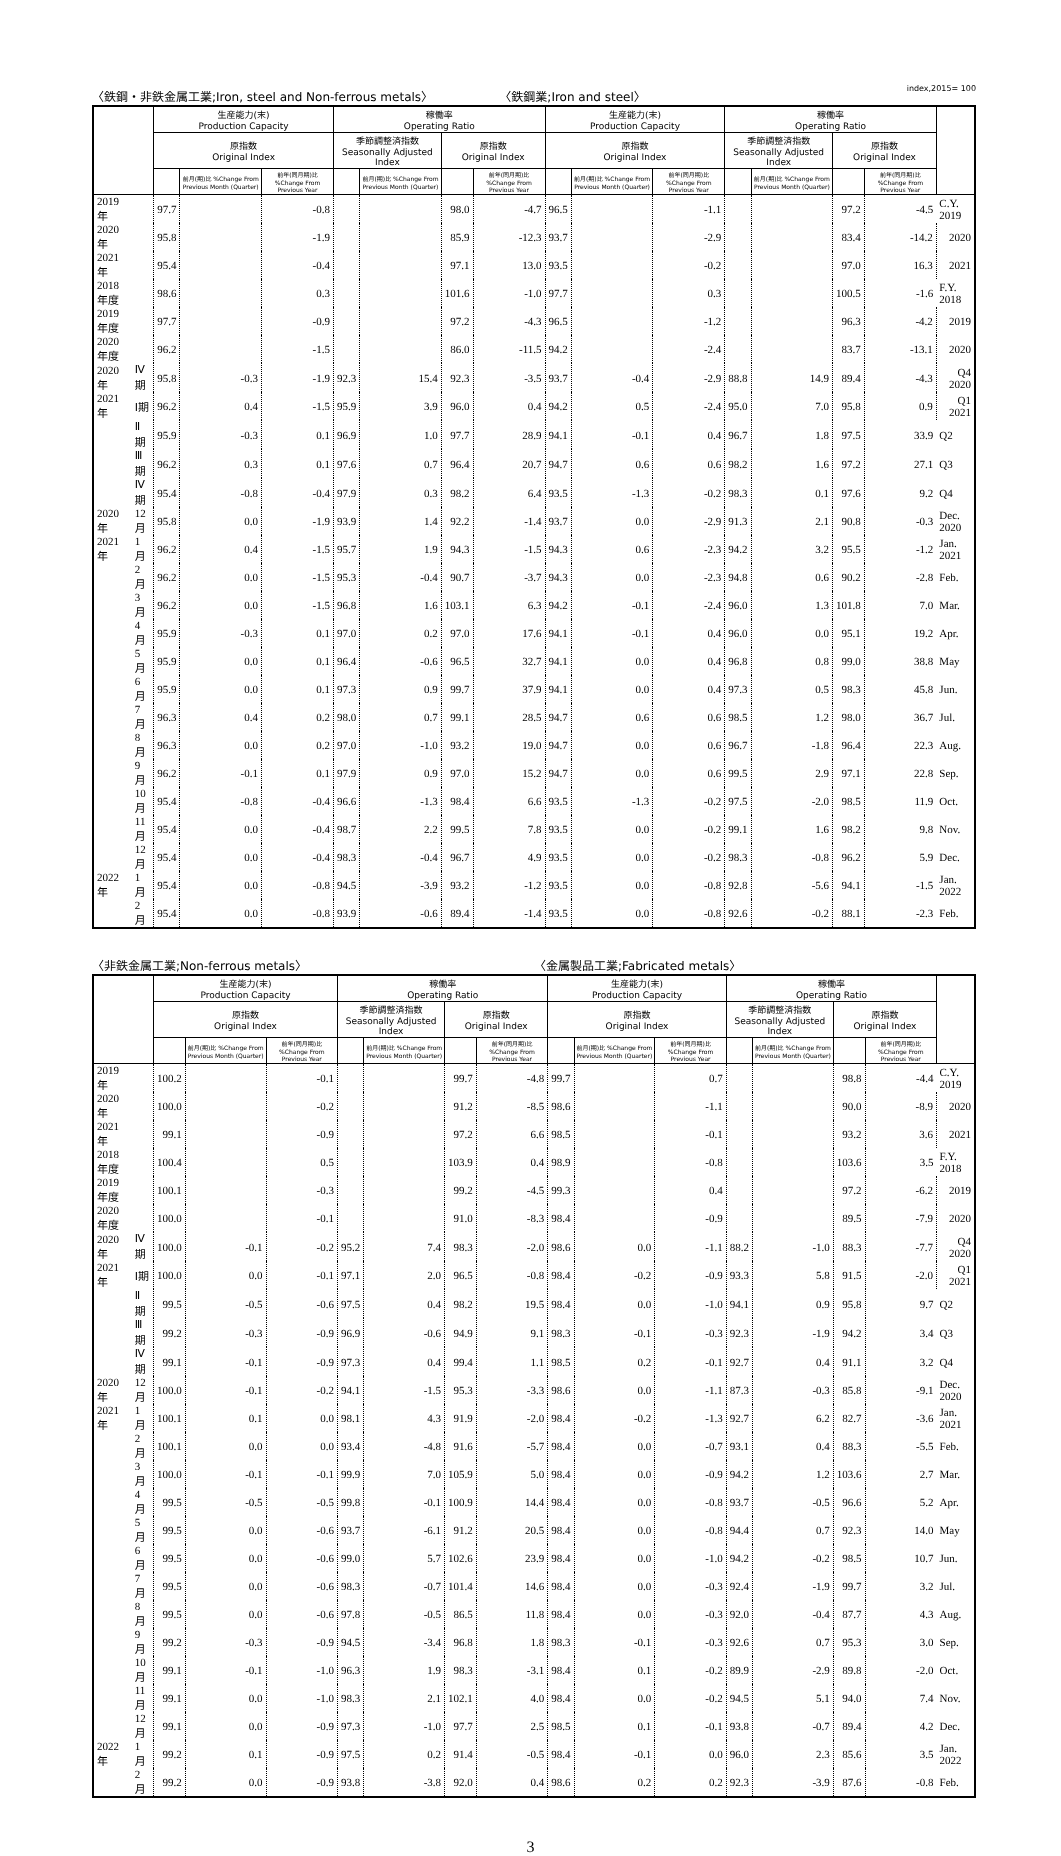〈鉄鋼・非鉄金属工業;Iron, steel and Non-ferrous metals〉 〈鉄鋼業;Iron and steel〉 index,2015= 100
| | | 生産能力(末) Production Capacity | | | 稼働率 Operating Ratio | | | | 生産能力(末) Production Capacity | | | 稼働率 Operating Ratio | | | | |
| --- | --- | --- | --- | --- | --- | --- | --- | --- | --- | --- | --- | --- | --- | --- | --- | --- |
| | | 原指数 Original Index | | | 季節調整済指数 Seasonally Adjusted Index | | 原指数 Original Index | | 原指数 Original Index | | | 季節調整済指数 Seasonally Adjusted Index | | 原指数 Original Index | | |
| | | | 前月(期)比 %Change From Previous Month (Quarter) | 前年(同月期)比 %Change From Previous Year | | 前月(期)比 %Change From Previous Month (Quarter) | | 前年(同月期)比 %Change From Previous Year | | 前月(期)比 %Change From Previous Month (Quarter) | 前年(同月期)比 %Change From Previous Year | | 前月(期)比 %Change From Previous Month (Quarter) | | 前年(同月期)比 %Change From Previous Year | |
| 2019 年 | | 97.7 | | -0.8 | | | 98.0 | -4.7 | 96.5 | | -1.1 | | | 97.2 | -4.5 | C.Y. 2019 |
| 2020 年 | | 95.8 | | -1.9 | | | 85.9 | -12.3 | 93.7 | | -2.9 | | | 83.4 | -14.2 | 2020 |
| 2021 年 | | 95.4 | | -0.4 | | | 97.1 | 13.0 | 93.5 | | -0.2 | | | 97.0 | 16.3 | 2021 |
| 2018 年度 | | 98.6 | | 0.3 | | | 101.6 | -1.0 | 97.7 | | 0.3 | | | 100.5 | -1.6 | F.Y. 2018 |
| 2019 年度 | | 97.7 | | -0.9 | | | 97.2 | -4.3 | 96.5 | | -1.2 | | | 96.3 | -4.2 | 2019 |
| 2020 年度 | | 96.2 | | -1.5 | | | 86.0 | -11.5 | 94.2 | | -2.4 | | | 83.7 | -13.1 | 2020 |
| 2020 年 | Ⅳ期 | 95.8 | -0.3 | -1.9 | 92.3 | 15.4 | 92.3 | -3.5 | 93.7 | -0.4 | -2.9 | 88.8 | 14.9 | 89.4 | -4.3 | Q4 2020 |
| 2021 年 | Ⅰ期 | 96.2 | 0.4 | -1.5 | 95.9 | 3.9 | 96.0 | 0.4 | 94.2 | 0.5 | -2.4 | 95.0 | 7.0 | 95.8 | 0.9 | Q1 2021 |
| | Ⅱ期 | 95.9 | -0.3 | 0.1 | 96.9 | 1.0 | 97.7 | 28.9 | 94.1 | -0.1 | 0.4 | 96.7 | 1.8 | 97.5 | 33.9 | Q2 |
| | Ⅲ期 | 96.2 | 0.3 | 0.1 | 97.6 | 0.7 | 96.4 | 20.7 | 94.7 | 0.6 | 0.6 | 98.2 | 1.6 | 97.2 | 27.1 | Q3 |
| | Ⅳ期 | 95.4 | -0.8 | -0.4 | 97.9 | 0.3 | 98.2 | 6.4 | 93.5 | -1.3 | -0.2 | 98.3 | 0.1 | 97.6 | 9.2 | Q4 |
| 2020 年 | 12月 | 95.8 | 0.0 | -1.9 | 93.9 | 1.4 | 92.2 | -1.4 | 93.7 | 0.0 | -2.9 | 91.3 | 2.1 | 90.8 | -0.3 | Dec. 2020 |
| 2021 年 | 1月 | 96.2 | 0.4 | -1.5 | 95.7 | 1.9 | 94.3 | -1.5 | 94.3 | 0.6 | -2.3 | 94.2 | 3.2 | 95.5 | -1.2 | Jan. 2021 |
| | 2月 | 96.2 | 0.0 | -1.5 | 95.3 | -0.4 | 90.7 | -3.7 | 94.3 | 0.0 | -2.3 | 94.8 | 0.6 | 90.2 | -2.8 | Feb. |
| | 3月 | 96.2 | 0.0 | -1.5 | 96.8 | 1.6 | 103.1 | 6.3 | 94.2 | -0.1 | -2.4 | 96.0 | 1.3 | 101.8 | 7.0 | Mar. |
| | 4月 | 95.9 | -0.3 | 0.1 | 97.0 | 0.2 | 97.0 | 17.6 | 94.1 | -0.1 | 0.4 | 96.0 | 0.0 | 95.1 | 19.2 | Apr. |
| | 5月 | 95.9 | 0.0 | 0.1 | 96.4 | -0.6 | 96.5 | 32.7 | 94.1 | 0.0 | 0.4 | 96.8 | 0.8 | 99.0 | 38.8 | May |
| | 6月 | 95.9 | 0.0 | 0.1 | 97.3 | 0.9 | 99.7 | 37.9 | 94.1 | 0.0 | 0.4 | 97.3 | 0.5 | 98.3 | 45.8 | Jun. |
| | 7月 | 96.3 | 0.4 | 0.2 | 98.0 | 0.7 | 99.1 | 28.5 | 94.7 | 0.6 | 0.6 | 98.5 | 1.2 | 98.0 | 36.7 | Jul. |
| | 8月 | 96.3 | 0.0 | 0.2 | 97.0 | -1.0 | 93.2 | 19.0 | 94.7 | 0.0 | 0.6 | 96.7 | -1.8 | 96.4 | 22.3 | Aug. |
| | 9月 | 96.2 | -0.1 | 0.1 | 97.9 | 0.9 | 97.0 | 15.2 | 94.7 | 0.0 | 0.6 | 99.5 | 2.9 | 97.1 | 22.8 | Sep. |
| | 10月 | 95.4 | -0.8 | -0.4 | 96.6 | -1.3 | 98.4 | 6.6 | 93.5 | -1.3 | -0.2 | 97.5 | -2.0 | 98.5 | 11.9 | Oct. |
| | 11月 | 95.4 | 0.0 | -0.4 | 98.7 | 2.2 | 99.5 | 7.8 | 93.5 | 0.0 | -0.2 | 99.1 | 1.6 | 98.2 | 9.8 | Nov. |
| | 12月 | 95.4 | 0.0 | -0.4 | 98.3 | -0.4 | 96.7 | 4.9 | 93.5 | 0.0 | -0.2 | 98.3 | -0.8 | 96.2 | 5.9 | Dec. |
| 2022 年 | 1月 | 95.4 | 0.0 | -0.8 | 94.5 | -3.9 | 93.2 | -1.2 | 93.5 | 0.0 | -0.8 | 92.8 | -5.6 | 94.1 | -1.5 | Jan. 2022 |
| | 2月 | 95.4 | 0.0 | -0.8 | 93.9 | -0.6 | 89.4 | -1.4 | 93.5 | 0.0 | -0.8 | 92.6 | -0.2 | 88.1 | -2.3 | Feb. |
〈非鉄金属工業;Non-ferrous metals〉 〈金属製品工業;Fabricated metals〉
| | | 生産能力(末) Production Capacity | | | 稼働率 Operating Ratio | | | | 生産能力(末) Production Capacity | | | 稼働率 Operating Ratio | | | | |
| --- | --- | --- | --- | --- | --- | --- | --- | --- | --- | --- | --- | --- | --- | --- | --- | --- |
| | | 原指数 Original Index | | | 季節調整済指数 Seasonally Adjusted Index | | 原指数 Original Index | | 原指数 Original Index | | | 季節調整済指数 Seasonally Adjusted Index | | 原指数 Original Index | | |
| | | | 前月(期)比 %Change From Previous Month (Quarter) | 前年(同月期)比 %Change From Previous Year | | 前月(期)比 %Change From Previous Month (Quarter) | | 前年(同月期)比 %Change From Previous Year | | 前月(期)比 %Change From Previous Month (Quarter) | 前年(同月期)比 %Change From Previous Year | | 前月(期)比 %Change From Previous Month (Quarter) | | 前年(同月期)比 %Change From Previous Year | |
| 2019 年 | | 100.2 | | -0.1 | | | 99.7 | -4.8 | 99.7 | | 0.7 | | | 98.8 | -4.4 | C.Y. 2019 |
| 2020 年 | | 100.0 | | -0.2 | | | 91.2 | -8.5 | 98.6 | | -1.1 | | | 90.0 | -8.9 | 2020 |
| 2021 年 | | 99.1 | | -0.9 | | | 97.2 | 6.6 | 98.5 | | -0.1 | | | 93.2 | 3.6 | 2021 |
| 2018 年度 | | 100.4 | | 0.5 | | | 103.9 | 0.4 | 98.9 | | -0.8 | | | 103.6 | 3.5 | F.Y. 2018 |
| 2019 年度 | | 100.1 | | -0.3 | | | 99.2 | -4.5 | 99.3 | | 0.4 | | | 97.2 | -6.2 | 2019 |
| 2020 年度 | | 100.0 | | -0.1 | | | 91.0 | -8.3 | 98.4 | | -0.9 | | | 89.5 | -7.9 | 2020 |
| 2020 年 | Ⅳ期 | 100.0 | -0.1 | -0.2 | 95.2 | 7.4 | 98.3 | -2.0 | 98.6 | 0.0 | -1.1 | 88.2 | -1.0 | 88.3 | -7.7 | Q4 2020 |
| 2021 年 | Ⅰ期 | 100.0 | 0.0 | -0.1 | 97.1 | 2.0 | 96.5 | -0.8 | 98.4 | -0.2 | -0.9 | 93.3 | 5.8 | 91.5 | -2.0 | Q1 2021 |
| | Ⅱ期 | 99.5 | -0.5 | -0.6 | 97.5 | 0.4 | 98.2 | 19.5 | 98.4 | 0.0 | -1.0 | 94.1 | 0.9 | 95.8 | 9.7 | Q2 |
| | Ⅲ期 | 99.2 | -0.3 | -0.9 | 96.9 | -0.6 | 94.9 | 9.1 | 98.3 | -0.1 | -0.3 | 92.3 | -1.9 | 94.2 | 3.4 | Q3 |
| | Ⅳ期 | 99.1 | -0.1 | -0.9 | 97.3 | 0.4 | 99.4 | 1.1 | 98.5 | 0.2 | -0.1 | 92.7 | 0.4 | 91.1 | 3.2 | Q4 |
| 2020 年 | 12月 | 100.0 | -0.1 | -0.2 | 94.1 | -1.5 | 95.3 | -3.3 | 98.6 | 0.0 | -1.1 | 87.3 | -0.3 | 85.8 | -9.1 | Dec. 2020 |
| 2021 年 | 1月 | 100.1 | 0.1 | 0.0 | 98.1 | 4.3 | 91.9 | -2.0 | 98.4 | -0.2 | -1.3 | 92.7 | 6.2 | 82.7 | -3.6 | Jan. 2021 |
| | 2月 | 100.1 | 0.0 | 0.0 | 93.4 | -4.8 | 91.6 | -5.7 | 98.4 | 0.0 | -0.7 | 93.1 | 0.4 | 88.3 | -5.5 | Feb. |
| | 3月 | 100.0 | -0.1 | -0.1 | 99.9 | 7.0 | 105.9 | 5.0 | 98.4 | 0.0 | -0.9 | 94.2 | 1.2 | 103.6 | 2.7 | Mar. |
| | 4月 | 99.5 | -0.5 | -0.5 | 99.8 | -0.1 | 100.9 | 14.4 | 98.4 | 0.0 | -0.8 | 93.7 | -0.5 | 96.6 | 5.2 | Apr. |
| | 5月 | 99.5 | 0.0 | -0.6 | 93.7 | -6.1 | 91.2 | 20.5 | 98.4 | 0.0 | -0.8 | 94.4 | 0.7 | 92.3 | 14.0 | May |
| | 6月 | 99.5 | 0.0 | -0.6 | 99.0 | 5.7 | 102.6 | 23.9 | 98.4 | 0.0 | -1.0 | 94.2 | -0.2 | 98.5 | 10.7 | Jun. |
| | 7月 | 99.5 | 0.0 | -0.6 | 98.3 | -0.7 | 101.4 | 14.6 | 98.4 | 0.0 | -0.3 | 92.4 | -1.9 | 99.7 | 3.2 | Jul. |
| | 8月 | 99.5 | 0.0 | -0.6 | 97.8 | -0.5 | 86.5 | 11.8 | 98.4 | 0.0 | -0.3 | 92.0 | -0.4 | 87.7 | 4.3 | Aug. |
| | 9月 | 99.2 | -0.3 | -0.9 | 94.5 | -3.4 | 96.8 | 1.8 | 98.3 | -0.1 | -0.3 | 92.6 | 0.7 | 95.3 | 3.0 | Sep. |
| | 10月 | 99.1 | -0.1 | -1.0 | 96.3 | 1.9 | 98.3 | -3.1 | 98.4 | 0.1 | -0.2 | 89.9 | -2.9 | 89.8 | -2.0 | Oct. |
| | 11月 | 99.1 | 0.0 | -1.0 | 98.3 | 2.1 | 102.1 | 4.0 | 98.4 | 0.0 | -0.2 | 94.5 | 5.1 | 94.0 | 7.4 | Nov. |
| | 12月 | 99.1 | 0.0 | -0.9 | 97.3 | -1.0 | 97.7 | 2.5 | 98.5 | 0.1 | -0.1 | 93.8 | -0.7 | 89.4 | 4.2 | Dec. |
| 2022 年 | 1月 | 99.2 | 0.1 | -0.9 | 97.5 | 0.2 | 91.4 | -0.5 | 98.4 | -0.1 | 0.0 | 96.0 | 2.3 | 85.6 | 3.5 | Jan. 2022 |
| | 2月 | 99.2 | 0.0 | -0.9 | 93.8 | -3.8 | 92.0 | 0.4 | 98.6 | 0.2 | 0.2 | 92.3 | -3.9 | 87.6 | -0.8 | Feb. |
3